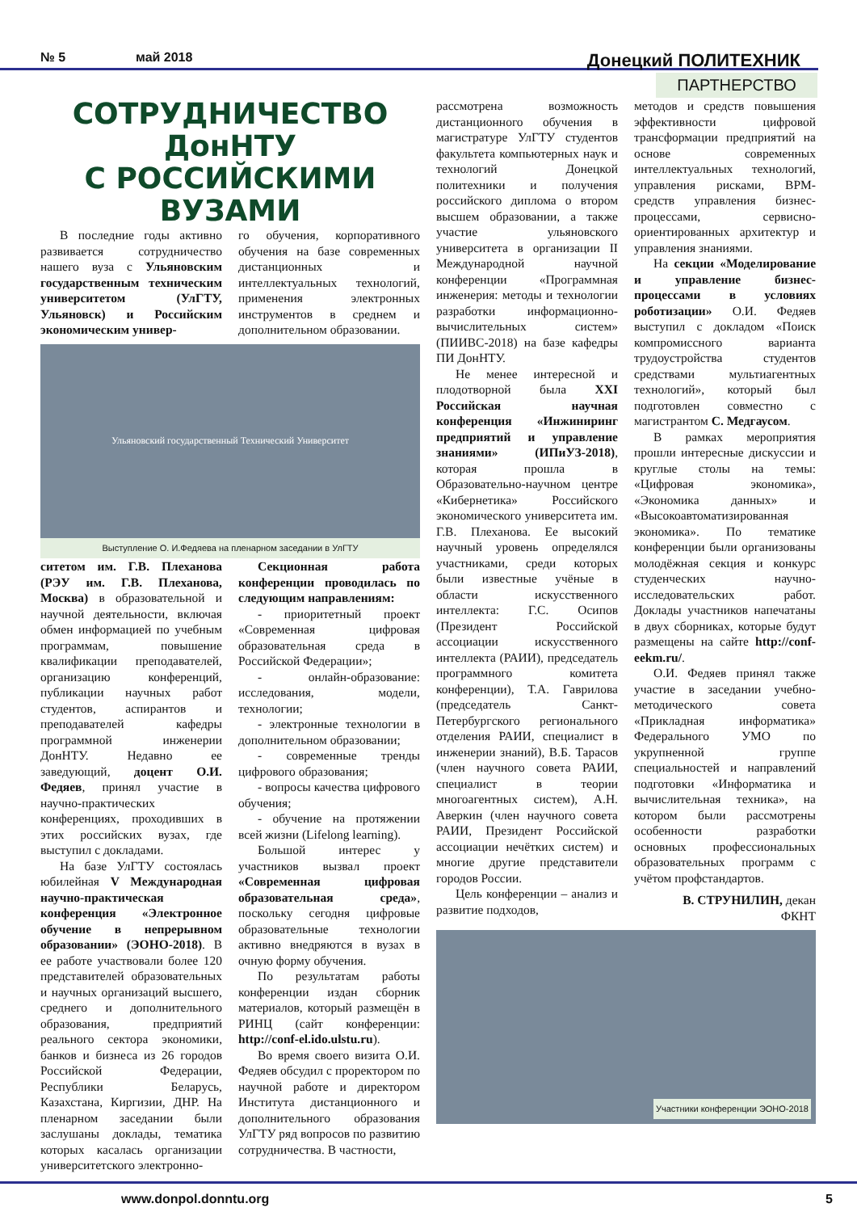№ 5 май 2018 Донецкий ПОЛИТЕХНИК
ПАРТНЕРСТВО
СОТРУДНИЧЕСТВО ДонНТУ
С РОССИЙСКИМИ ВУЗАМИ
В последние годы активно развивается сотрудничество нашего вуза с Ульяновским государственным техническим университетом (УлГТУ, Ульяновск) и Российским экономическим универ-
го обучения, корпоративного обучения на базе современных дистанционных и интеллектуальных технологий, применения электронных инструментов в среднем и дополнительном образовании.
Ульяновский государственный Технический Университет
Выступление О. И.Федяева на пленарном заседании в УлГТУ
ситетом им. Г.В. Плеханова (РЭУ им. Г.В. Плеханова, Москва) в образовательной и научной деятельности, включая обмен информацией по учебным программам, повышение квалификации преподавателей, организацию конференций, публикации научных работ студентов, аспирантов и преподавателей кафедры программной инженерии ДонНТУ. Недавно ее заведующий, доцент О.И. Федяев, принял участие в научно-практических конференциях, проходивших в этих российских вузах, где выступил с докладами.
На базе УлГТУ состоялась юбилейная V Международная научно-практическая конференция «Электронное обучение в непрерывном образовании» (ЭОНО-2018). В ее работе участвовали более 120 представителей образовательных и научных организаций высшего, среднего и дополнительного образования, предприятий реального сектора экономики, банков и бизнеса из 26 городов Российской Федерации, Республики Беларусь, Казахстана, Киргизии, ДНР. На пленарном заседании были заслушаны доклады, тематика которых касалась организации университетского электронно-
Секционная работа конференции проводилась по следующим направлениям:
- приоритетный проект «Современная цифровая образовательная среда в Российской Федерации»;
- онлайн-образование: исследования, модели, технологии;
- электронные технологии в дополнительном образовании;
- современные тренды цифрового образования;
- вопросы качества цифрового обучения;
- обучение на протяжении всей жизни (Lifelong learning).
Большой интерес у участников вызвал проект «Современная цифровая образовательная среда», поскольку сегодня цифровые образовательные технологии активно внедряются в вузах в очную форму обучения.
По результатам работы конференции издан сборник материалов, который размещён в РИНЦ (сайт конференции: http://conf-el.ido.ulstu.ru).
Во время своего визита О.И. Федяев обсудил с проректором по научной работе и директором Института дистанционного и дополнительного образования УлГТУ ряд вопросов по развитию сотрудничества. В частности,
рассмотрена возможность дистанционного обучения в магистратуре УлГТУ студентов факультета компьютерных наук и технологий Донецкой политехники и получения российского диплома о втором высшем образовании, а также участие ульяновского университета в организации II Международной научной конференции «Программная инженерия: методы и технологии разработки информационно-вычислительных систем» (ПИИВС-2018) на базе кафедры ПИ ДонНТУ.
Не менее интересной и плодотворной была XXI Российская научная конференция «Инжиниринг предприятий и управление знаниями» (ИПиУЗ-2018), которая прошла в Образовательно-научном центре «Кибернетика» Российского экономического университета им. Г.В. Плеханова. Ее высокий научный уровень определялся участниками, среди которых были известные учёные в области искусственного интеллекта: Г.С. Осипов (Президент Российской ассоциации искусственного интеллекта (РАИИ), председатель программного комитета конференции), Т.А. Гаврилова (председатель Санкт-Петербургского регионального отделения РАИИ, специалист в инженерии знаний), В.Б. Тарасов (член научного совета РАИИ, специалист в теории многоагентных систем), А.Н. Аверкин (член научного совета РАИИ, Президент Российской ассоциации нечётких систем) и многие другие представители городов России.
Цель конференции – анализ и развитие подходов,
методов и средств повышения эффективности цифровой трансформации предприятий на основе современных интеллектуальных технологий, управления рисками, BPM-средств управления бизнес-процессами, сервисно-ориентированных архитектур и управления знаниями.
На секции «Моделирование и управление бизнес-процессами в условиях роботизации» О.И. Федяев выступил с докладом «Поиск компромиссного варианта трудоустройства студентов средствами мультиагентных технологий», который был подготовлен совместно с магистрантом С. Медгаусом.
В рамках мероприятия прошли интересные дискуссии и круглые столы на темы: «Цифровая экономика», «Экономика данных» и «Высокоавтоматизированная экономика». По тематике конференции были организованы молодёжная секция и конкурс студенческих научно-исследовательских работ. Доклады участников напечатаны в двух сборниках, которые будут размещены на сайте http://conf-eekm.ru/.
О.И. Федяев принял также участие в заседании учебно-методического совета «Прикладная информатика» Федерального УМО по укрупненной группе специальностей и направлений подготовки «Информатика и вычислительная техника», на котором были рассмотрены особенности разработки основных профессиональных образовательных программ с учётом профстандартов.
В. СТРУНИЛИН, декан ФКНТ
Участники конференции ЭОНО-2018
www.donpol.donntu.org 5